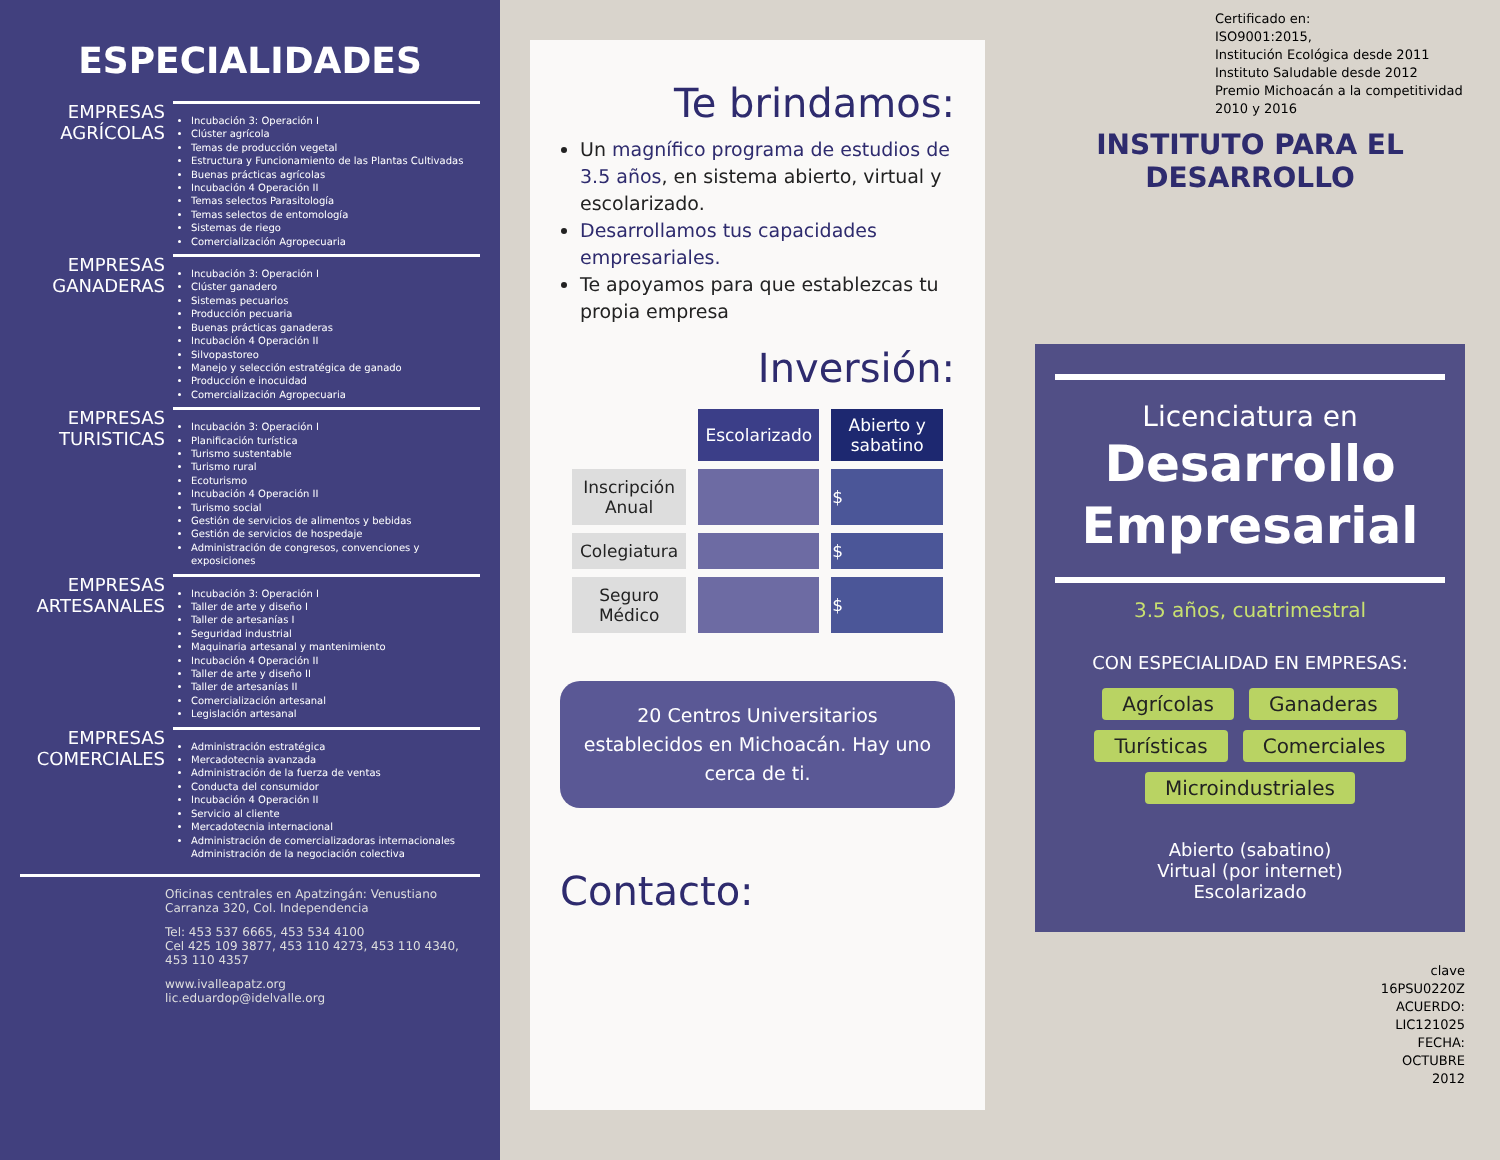ESPECIALIDADES
EMPRESAS AGRÍCOLAS
Incubación 3: Operación I
Clúster agrícola
Temas de producción vegetal
Estructura y Funcionamiento de las Plantas Cultivadas
Buenas prácticas agrícolas
Incubación 4 Operación II
Temas selectos Parasitología
Temas selectos de entomología
Sistemas de riego
Comercialización Agropecuaria
EMPRESAS GANADERAS
Incubación 3: Operación I
Clúster ganadero
Sistemas pecuarios
Producción pecuaria
Buenas prácticas ganaderas
Incubación 4 Operación II
Silvopastoreo
Manejo y selección estratégica de ganado
Producción e inocuidad
Comercialización Agropecuaria
EMPRESAS TURISTICAS
Incubación 3: Operación I
Planificación turística
Turismo sustentable
Turismo rural
Ecoturismo
Incubación 4 Operación II
Turismo social
Gestión de servicios de alimentos y bebidas
Gestión de servicios de hospedaje
Administración de congresos, convenciones y exposiciones
EMPRESAS ARTESANALES
Incubación 3: Operación I
Taller de arte y diseño I
Taller de artesanías I
Seguridad industrial
Maquinaria artesanal y mantenimiento
Incubación 4 Operación II
Taller de arte y diseño II
Taller de artesanías II
Comercialización artesanal
Legislación artesanal
EMPRESAS COMERCIALES
Administración estratégica
Mercadotecnia avanzada
Administración de la fuerza de ventas
Conducta del consumidor
Incubación 4 Operación II
Servicio al cliente
Mercadotecnia internacional
Administración de comercializadoras internacionales Administración de la negociación colectiva
Oficinas centrales en Apatzingán: Venustiano Carranza 320, Col. Independencia
Tel: 453 537 6665, 453 534 4100
Cel 425 109 3877, 453 110 4273, 453 110 4340, 453 110 4357
www.ivalleapatz.org
lic.eduardop@idelvalle.org
Te brindamos:
Un magnífico programa de estudios de 3.5 años, en sistema abierto, virtual y escolarizado.
Desarrollamos tus capacidades empresariales.
Te apoyamos para que establezcas tu propia empresa
Inversión:
| | Escolarizado | Abierto y sabatino |
| Inscripción Anual | | $ |
| Colegiatura | | $ |
| Seguro Médico | | $ |
20 Centros Universitarios establecidos en Michoacán. Hay uno cerca de ti.
Contacto:
Certificado en:
ISO9001:2015,
Institución Ecológica desde 2011
Instituto Saludable desde 2012
Premio Michoacán a la competitividad 2010 y 2016
INSTITUTO PARA EL DESARROLLO
Licenciatura en
Desarrollo Empresarial
3.5 años, cuatrimestral
CON ESPECIALIDAD EN EMPRESAS:
Agrícolas Ganaderas
Turísticas Comerciales
Microindustriales
Abierto (sabatino)
Virtual (por internet)
Escolarizado
clave
16PSU0220Z
ACUERDO:
LIC121025
FECHA:
OCTUBRE
2012